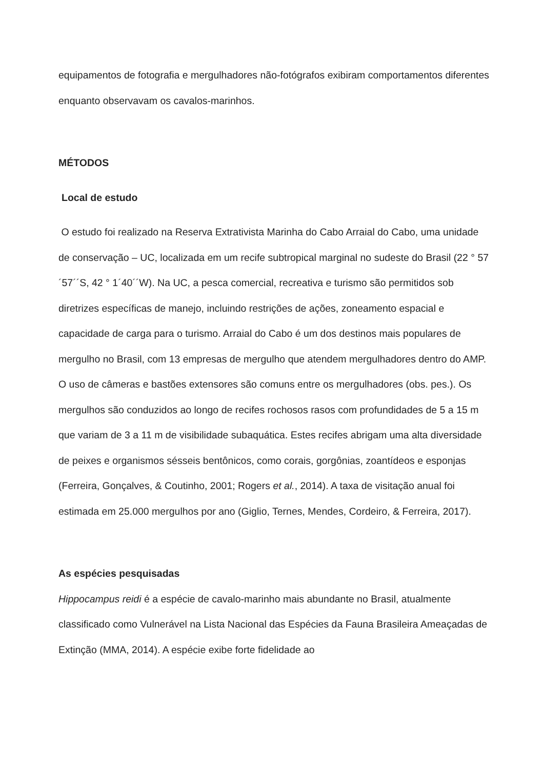equipamentos de fotografia e mergulhadores não-fotógrafos exibiram comportamentos diferentes enquanto observavam os cavalos-marinhos.
MÉTODOS
Local de estudo
O estudo foi realizado na Reserva Extrativista Marinha do Cabo Arraial do Cabo, uma unidade de conservação – UC, localizada em um recife subtropical marginal no sudeste do Brasil (22 ° 57´57´´S, 42 ° 1´40´´W). Na UC, a pesca comercial, recreativa e turismo são permitidos sob diretrizes específicas de manejo, incluindo restrições de ações, zoneamento espacial e capacidade de carga para o turismo. Arraial do Cabo é um dos destinos mais populares de mergulho no Brasil, com 13 empresas de mergulho que atendem mergulhadores dentro do AMP. O uso de câmeras e bastões extensores são comuns entre os mergulhadores (obs. pes.). Os mergulhos são conduzidos ao longo de recifes rochosos rasos com profundidades de 5 a 15 m que variam de 3 a 11 m de visibilidade subaquática. Estes recifes abrigam uma alta diversidade de peixes e organismos sésseis bentônicos, como corais, gorgônias, zoantídeos e esponjas (Ferreira, Gonçalves, & Coutinho, 2001; Rogers et al., 2014). A taxa de visitação anual foi estimada em 25.000 mergulhos por ano (Giglio, Ternes, Mendes, Cordeiro, & Ferreira, 2017).
As espécies pesquisadas
Hippocampus reidi é a espécie de cavalo-marinho mais abundante no Brasil, atualmente classificado como Vulnerável na Lista Nacional das Espécies da Fauna Brasileira Ameaçadas de Extinção (MMA, 2014). A espécie exibe forte fidelidade ao